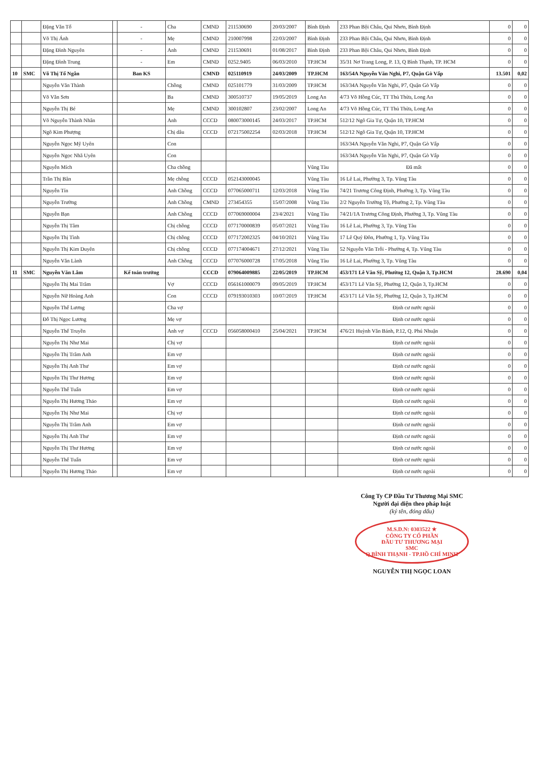| | | Đặng Văn Tố | | - | Cha | CMND | 211530690 | 20/03/2007 | Bình Định | 233 Phan Bội Châu, Qui Nhơn, Bình Định | 0 | 0 |
| | | Võ Thị Ánh | | - | Mẹ | CMND | 210007998 | 22/03/2007 | Bình Định | 233 Phan Bội Châu, Qui Nhơn, Bình Định | 0 | 0 |
| | | Đặng Đình Nguyên | | - | Anh | CMND | 211530691 | 01/08/2017 | Bình Định | 233 Phan Bội Châu, Qui Nhơn, Bình Định | 0 | 0 |
| | | Đặng Đình Trung | | - | Em | CMND | 0252.9405 | 06/03/2010 | TP.HCM | 35/31 Nơ Trang Long, P. 13, Q Bình Thạnh, TP. HCM | 0 | 0 |
| 10 | SMC | Võ Thị Tố Ngân | | Ban KS | | CMND | 025110919 | 24/03/2009 | TP.HCM | 163/54A Nguyễn Văn Nghi, P7, Quận Gò Vấp | 13.501 | 0,02 |
| | | Nguyễn Văn Thành | | | Chồng | CMND | 025101779 | 31/03/2009 | TP.HCM | 163/34A Nguyễn Văn Nghi, P7, Quận Gò Vấp | 0 | 0 |
| | | Võ Văn Sơn | | | Ba | CMND | 300510737 | 19/05/2019 | Long An | 4/73 Võ Hồng Cúc, TT Thủ Thừa, Long An | 0 | 0 |
| | | Nguyễn Thị Bé | | | Mẹ | CMND | 300102807 | 23/02/2007 | Long An | 4/73 Võ Hồng Cúc, TT Thủ Thừa, Long An | 0 | 0 |
| | | Võ Nguyễn Thành Nhân | | | Anh | CCCD | 080073000145 | 24/03/2017 | TP.HCM | 512/12 Ngô Gia Tự, Quận 10, TP.HCM | 0 | 0 |
| | | Ngô Kim Phượng | | | Chị dâu | CCCD | 072175002254 | 02/03/2018 | TP.HCM | 512/12 Ngô Gia Tự, Quận 10, TP.HCM | 0 | 0 |
| | | Nguyễn Ngọc Mỹ Uyên | | | Con | | | | | 163/34A Nguyễn Văn Nghi, P7, Quận Gò Vấp | 0 | 0 |
| | | Nguyễn Ngọc Nhã Uyên | | | Con | | | | | 163/34A Nguyễn Văn Nghi, P7, Quận Gò Vấp | 0 | 0 |
| | | Nguyễn Mích | | | Cha chồng | | | | Vũng Tàu | Đã mất | 0 | 0 |
| | | Trần Thị Bân | | | Mẹ chồng | CCCD | 052143000045 | | Vũng Tàu | 16 Lê Lai, Phường 3, Tp. Vũng Tàu | 0 | 0 |
| | | Nguyễn Tín | | | Anh Chồng | CCCD | 077065000711 | 12/03/2018 | Vũng Tàu | 74/21 Trương Công Định, Phường 3, Tp. Vũng Tàu | 0 | 0 |
| | | Nguyễn Trường | | | Anh Chồng | CMND | 273454355 | 15/07/2008 | Vũng Tàu | 2/2 Nguyễn Trường Tộ, Phường 2, Tp. Vũng Tàu | 0 | 0 |
| | | Nguyễn Bạn | | | Anh Chồng | CCCD | 077069000004 | 23/4/2021 | Vũng Tàu | 74/21/1A Trương Công Định, Phường 3, Tp. Vũng Tàu | 0 | 0 |
| | | Nguyễn Thị Tâm | | | Chị chồng | CCCD | 077170000839 | 05/07/2021 | Vũng Tàu | 16 Lê Lai, Phường 3, Tp. Vũng Tàu | 0 | 0 |
| | | Nguyễn Thị Tình | | | Chị chồng | CCCD | 077172002325 | 04/10/2021 | Vũng Tàu | 17 Lê Quý Đôn, Phường 1, Tp. Vũng Tàu | 0 | 0 |
| | | Nguyễn Thị Kim Duyên | | | Chị chồng | CCCD | 077174004671 | 27/12/2021 | Vũng Tàu | 52 Nguyễn Văn Trỗi - Phường 4, Tp. Vũng Tàu | 0 | 0 |
| | | Nguyễn Văn Lành | | | Anh Chồng | CCCD | 077076000728 | 17/05/2018 | Vũng Tàu | 16 Lê Lai, Phường 3, Tp. Vũng Tàu | 0 | 0 |
| 11 | SMC | Nguyễn Văn Lâm | | Kế toán trưởng | | CCCD | 079064009885 | 22/05/2019 | TP.HCM | 453/171 Lê Văn Sỹ, Phường 12, Quận 3, Tp.HCM | 28.690 | 0,04 |
| | | Nguyễn Thị Mai Trâm | | | Vợ | CCCD | 056161000079 | 09/05/2019 | TP.HCM | 453/171 Lê Văn Sỹ, Phường 12, Quận 3, Tp.HCM | 0 | 0 |
| | | Nguyễn Nữ Hoàng Anh | | | Con | CCCD | 079193010303 | 10/07/2019 | TP.HCM | 453/171 Lê Văn Sỹ, Phường 12, Quận 3, Tp.HCM | 0 | 0 |
| | | Nguyễn Thế Lương | | | Cha vợ | | | | | Định cư nước ngoài | 0 | 0 |
| | | Đỗ Thị Ngọc Lương | | | Mẹ vợ | | | | | Định cư nước ngoài | 0 | 0 |
| | | Nguyễn Thế Truyền | | | Anh vợ | CCCD | 056058000410 | 25/04/2021 | TP.HCM | 476/21 Huỳnh Văn Bánh, P.12, Q. Phú Nhuận | 0 | 0 |
| | | Nguyễn Thị Như Mai | | | Chị vợ | | | | | Định cư nước ngoài | 0 | 0 |
| | | Nguyễn Thị Trâm Anh | | | Em vợ | | | | | Định cư nước ngoài | 0 | 0 |
| | | Nguyễn Thị Anh Thư | | | Em vợ | | | | | Định cư nước ngoài | 0 | 0 |
| | | Nguyễn Thị Thư Hương | | | Em vợ | | | | | Định cư nước ngoài | 0 | 0 |
| | | Nguyễn Thế Tuấn | | | Em vợ | | | | | Định cư nước ngoài | 0 | 0 |
| | | Nguyễn Thị Hương Thảo | | | Em vợ | | | | | Định cư nước ngoài | 0 | 0 |
| | | Nguyễn Thị Như Mai | | | Chị vợ | | | | | Định cư nước ngoài | 0 | 0 |
| | | Nguyễn Thị Trâm Anh | | | Em vợ | | | | | Định cư nước ngoài | 0 | 0 |
| | | Nguyễn Thị Anh Thư | | | Em vợ | | | | | Định cư nước ngoài | 0 | 0 |
| | | Nguyễn Thị Thư Hương | | | Em vợ | | | | | Định cư nước ngoài | 0 | 0 |
| | | Nguyễn Thế Tuấn | | | Em vợ | | | | | Định cư nước ngoài | 0 | 0 |
| | | Nguyễn Thị Hương Thảo | | | Em vợ | | | | | Định cư nước ngoài | 0 | 0 |
Công Ty CP Đầu Tư Thương Mại SMC
Người đại diện theo pháp luật
(ký tên, đóng dấu)
M.S.D.N: 0303522 ★
CÔNG TY CỔ PHẦN
ĐẦU TƯ THƯƠNG MẠI
SMC
Q.BÌNH THẠNH - TP.HỒ CHÍ MINH
NGUYỄN THỊ NGỌC LOAN